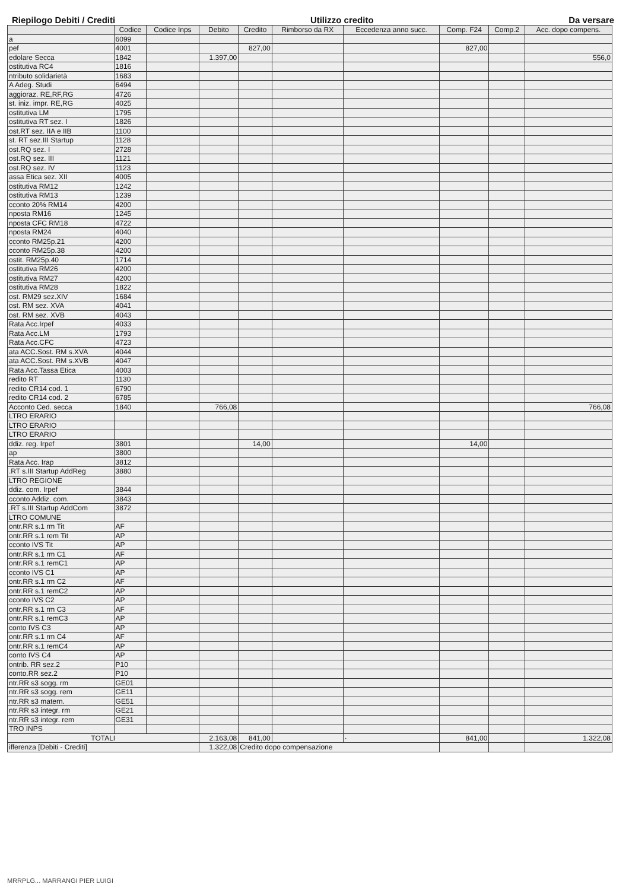Riepilogo Debiti / Crediti Utilizzo credito Da versare
| | Codice | Codice Inps | Debito | Credito | Rimborso da RX | Eccedenza anno succ. | Comp. F24 | Comp.2 | Acc. dopo compens. |
| --- | --- | --- | --- | --- | --- | --- | --- | --- | --- |
| a | 6099 | | | | | | | | |
| pef | 4001 | | | 827,00 | | | 827,00 | | |
| edolare Secca | 1842 | | 1.397,00 | | | | | | 556,0 |
| ostitutiva RC4 | 1816 | | | | | | | | |
| ntributo solidarietà | 1683 | | | | | | | | |
| A Adeg. Studi | 6494 | | | | | | | | |
| aggioraz. RE,RF,RG | 4726 | | | | | | | | |
| st. iniz. impr. RE,RG | 4025 | | | | | | | | |
| ostitutiva LM | 1795 | | | | | | | | |
| ostitutiva RT sez. I | 1826 | | | | | | | | |
| ost.RT sez. IIA e IIB | 1100 | | | | | | | | |
| st. RT sez.III Startup | 1128 | | | | | | | | |
| ost.RQ sez. I | 2728 | | | | | | | | |
| ost.RQ sez. III | 1121 | | | | | | | | |
| ost.RQ sez. IV | 1123 | | | | | | | | |
| assa Etica sez. XII | 4005 | | | | | | | | |
| ostitutiva RM12 | 1242 | | | | | | | | |
| ostitutiva RM13 | 1239 | | | | | | | | |
| cconto 20% RM14 | 4200 | | | | | | | | |
| nposta RM16 | 1245 | | | | | | | | |
| nposta CFC RM18 | 4722 | | | | | | | | |
| nposta RM24 | 4040 | | | | | | | | |
| cconto RM25p.21 | 4200 | | | | | | | | |
| cconto RM25p.38 | 4200 | | | | | | | | |
| ostit. RM25p.40 | 1714 | | | | | | | | |
| ostitutiva RM26 | 4200 | | | | | | | | |
| ostitutiva RM27 | 4200 | | | | | | | | |
| ostitutiva RM28 | 1822 | | | | | | | | |
| ost. RM29 sez.XIV | 1684 | | | | | | | | |
| ost. RM sez. XVA | 4041 | | | | | | | | |
| ost. RM sez. XVB | 4043 | | | | | | | | |
| Rata Acc.Irpef | 4033 | | | | | | | | |
| Rata Acc.LM | 1793 | | | | | | | | |
| Rata Acc.CFC | 4723 | | | | | | | | |
| ata ACC.Sost. RM s.XVA | 4044 | | | | | | | | |
| ata ACC.Sost. RM s.XVB | 4047 | | | | | | | | |
| Rata Acc.Tassa Etica | 4003 | | | | | | | | |
| redito RT | 1130 | | | | | | | | |
| redito CR14 cod. 1 | 6790 | | | | | | | | |
| redito CR14 cod. 2 | 6785 | | | | | | | | |
| Acconto Ced. secca | 1840 | | 766,08 | | | | | | 766,08 |
| LTRO ERARIO | | | | | | | | | |
| LTRO ERARIO | | | | | | | | | |
| LTRO ERARIO | | | | | | | | | |
| ddiz. reg. Irpef | 3801 | | | 14,00 | | | 14,00 | | |
| ap | 3800 | | | | | | | | |
| Rata Acc. Irap | 3812 | | | | | | | | |
| .RT s.III Startup AddReg | 3880 | | | | | | | | |
| LTRO REGIONE | | | | | | | | | |
| ddiz. com. Irpef | 3844 | | | | | | | | |
| cconto Addiz. com. | 3843 | | | | | | | | |
| .RT s.III Startup AddCom | 3872 | | | | | | | | |
| LTRO COMUNE | | | | | | | | | |
| ontr.RR s.1 rm Tit | AF | | | | | | | | |
| ontr.RR s.1 rem Tit | AP | | | | | | | | |
| cconto IVS Tit | AP | | | | | | | | |
| ontr.RR s.1 rm C1 | AF | | | | | | | | |
| ontr.RR s.1 remC1 | AP | | | | | | | | |
| cconto IVS C1 | AP | | | | | | | | |
| ontr.RR s.1 rm C2 | AF | | | | | | | | |
| ontr.RR s.1 remC2 | AP | | | | | | | | |
| cconto IVS C2 | AP | | | | | | | | |
| ontr.RR s.1 rm C3 | AF | | | | | | | | |
| ontr.RR s.1 remC3 | AP | | | | | | | | |
| conto IVS C3 | AP | | | | | | | | |
| ontr.RR s.1 rm C4 | AF | | | | | | | | |
| ontr.RR s.1 remC4 | AP | | | | | | | | |
| conto IVS C4 | AP | | | | | | | | |
| ontrib. RR sez.2 | P10 | | | | | | | | |
| conto.RR sez.2 | P10 | | | | | | | | |
| ntr.RR s3 sogg. rm | GE01 | | | | | | | | |
| ntr.RR s3 sogg. rem | GE11 | | | | | | | | |
| ntr.RR s3 matern. | GE51 | | | | | | | | |
| ntr.RR s3 integr. rm | GE21 | | | | | | | | |
| ntr.RR s3 integr. rem | GE31 | | | | | | | | |
| TRO INPS | | | | | | | | | |
| TOTALI | | | 2.163,08 | 841,00 | | · | 841,00 | | 1.322,08 |
| ifferenza [Debiti - Crediti] | | | 1.322,08 | Credito dopo compensazione | | | | | |
MRRPLG... MARRANGI PIER LUIGI